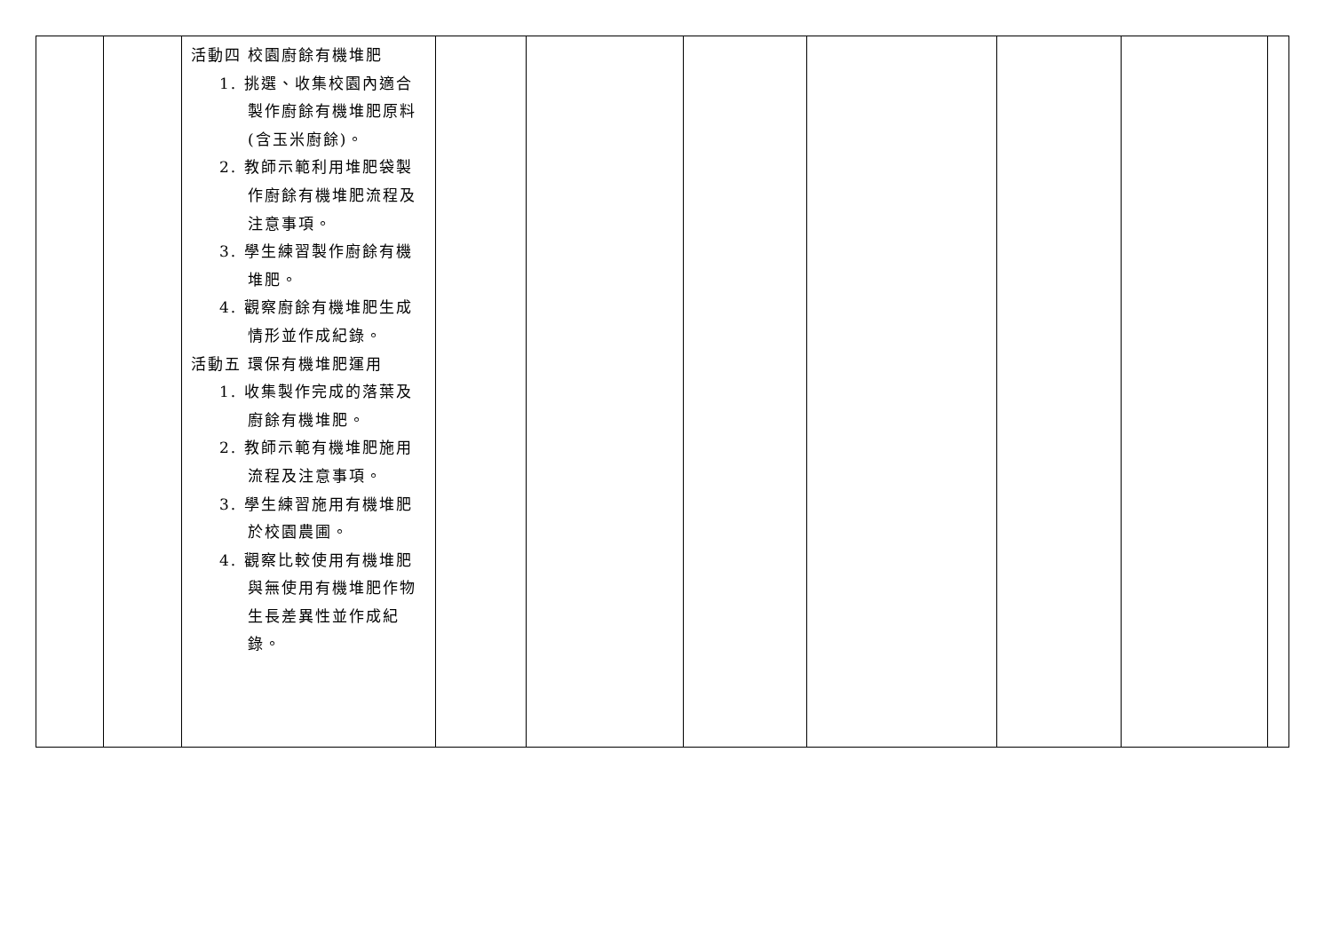| | | 活動四 校園廚餘有機堆肥 1. 挑選、收集校園內適合製作廚餘有機堆肥原料(含玉米廚餘)。 2. 教師示範利用堆肥袋製作廚餘有機堆肥流程及注意事項。 3. 學生練習製作廚餘有機堆肥。 4. 觀察廚餘有機堆肥生成情形並作成紀錄。 活動五 環保有機堆肥運用 1. 收集製作完成的落葉及廚餘有機堆肥。 2. 教師示範有機堆肥施用流程及注意事項。 3. 學生練習施用有機堆肥於校園農圃。 4. 觀察比較使用有機堆肥與無使用有機堆肥作物生長差異性並作成紀錄。 | | | | | | | |